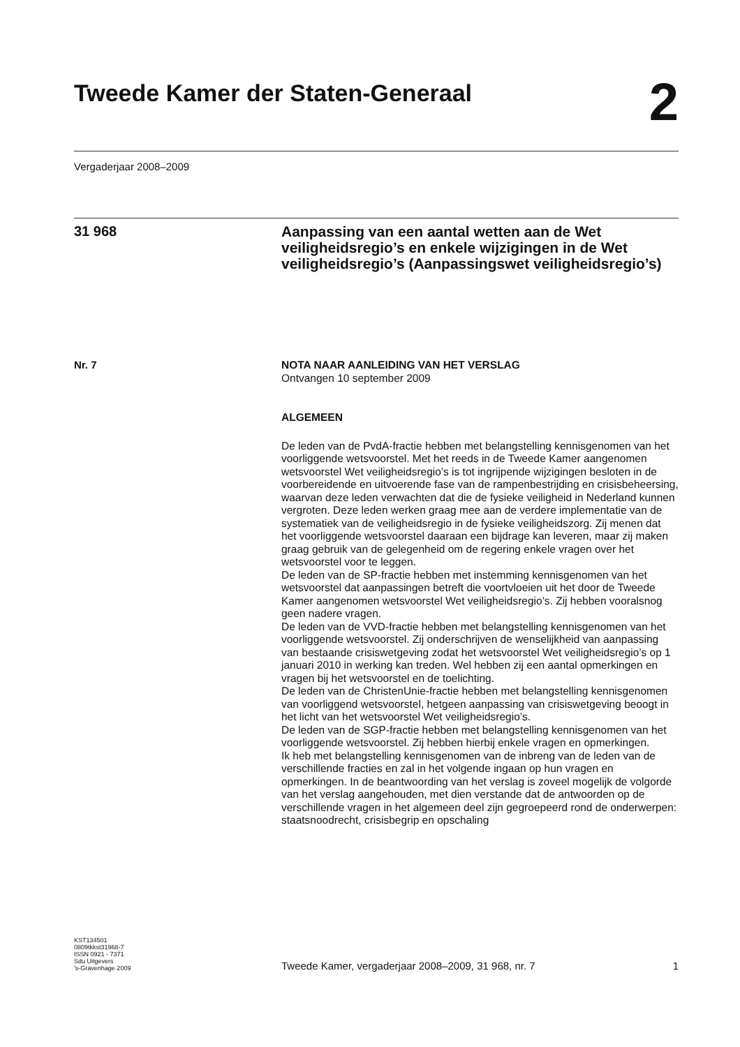Tweede Kamer der Staten-Generaal
2
Vergaderjaar 2008–2009
31 968
Aanpassing van een aantal wetten aan de Wet veiligheidsregio’s en enkele wijzigingen in de Wet veiligheidsregio’s (Aanpassingswet veiligheidsregio’s)
Nr. 7
NOTA NAAR AANLEIDING VAN HET VERSLAG
Ontvangen 10 september 2009
ALGEMEEN
De leden van de PvdA-fractie hebben met belangstelling kennisgenomen van het voorliggende wetsvoorstel. Met het reeds in de Tweede Kamer aangenomen wetsvoorstel Wet veiligheidsregio’s is tot ingrijpende wijzigingen besloten in de voorbereidende en uitvoerende fase van de rampenbestrijding en crisisbeheersing, waarvan deze leden verwachten dat die de fysieke veiligheid in Nederland kunnen vergroten. Deze leden werken graag mee aan de verdere implementatie van de systematiek van de veiligheidsregio in de fysieke veiligheidszorg. Zij menen dat het voorliggende wetsvoorstel daaraan een bijdrage kan leveren, maar zij maken graag gebruik van de gelegenheid om de regering enkele vragen over het wetsvoorstel voor te leggen.
De leden van de SP-fractie hebben met instemming kennisgenomen van het wetsvoorstel dat aanpassingen betreft die voortvloeien uit het door de Tweede Kamer aangenomen wetsvoorstel Wet veiligheidsregio’s. Zij hebben vooralsnog geen nadere vragen.
De leden van de VVD-fractie hebben met belangstelling kennisgenomen van het voorliggende wetsvoorstel. Zij onderschrijven de wenselijkheid van aanpassing van bestaande crisiswetgeving zodat het wetsvoorstel Wet veiligheidsregio’s op 1 januari 2010 in werking kan treden. Wel hebben zij een aantal opmerkingen en vragen bij het wetsvoorstel en de toelichting.
De leden van de ChristenUnie-fractie hebben met belangstelling kennisgenomen van voorliggend wetsvoorstel, hetgeen aanpassing van crisiswetgeving beoogt in het licht van het wetsvoorstel Wet veiligheidsregio’s.
De leden van de SGP-fractie hebben met belangstelling kennisgenomen van het voorliggende wetsvoorstel. Zij hebben hierbij enkele vragen en opmerkingen.
Ik heb met belangstelling kennisgenomen van de inbreng van de leden van de verschillende fracties en zal in het volgende ingaan op hun vragen en opmerkingen. In de beantwoording van het verslag is zoveel mogelijk de volgorde van het verslag aangehouden, met dien verstande dat de antwoorden op de verschillende vragen in het algemeen deel zijn gegroepeerd rond de onderwerpen: staatsnoodrecht, crisisbegrip en opschaling
KST134501
0809tkkst31968-7
ISSN 0921 - 7371
Sdu Uitgevers
’s-Gravenhage 2009
Tweede Kamer, vergaderjaar 2008–2009, 31 968, nr. 7
1